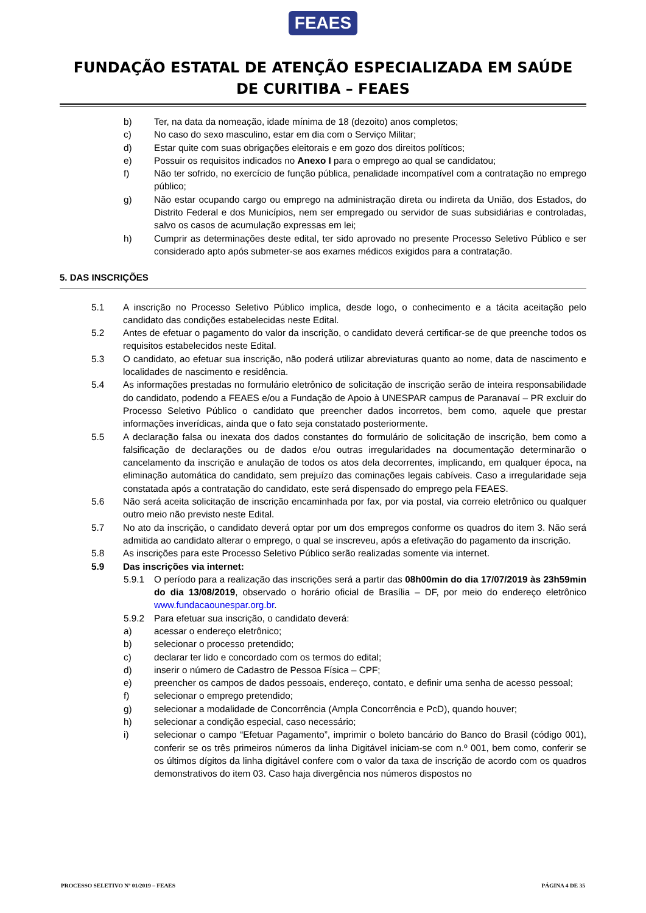FEAES
FUNDAÇÃO ESTATAL DE ATENÇÃO ESPECIALIZADA EM SAÚDE DE CURITIBA – FEAES
b) Ter, na data da nomeação, idade mínima de 18 (dezoito) anos completos;
c) No caso do sexo masculino, estar em dia com o Serviço Militar;
d) Estar quite com suas obrigações eleitorais e em gozo dos direitos políticos;
e) Possuir os requisitos indicados no Anexo I para o emprego ao qual se candidatou;
f) Não ter sofrido, no exercício de função pública, penalidade incompatível com a contratação no emprego público;
g) Não estar ocupando cargo ou emprego na administração direta ou indireta da União, dos Estados, do Distrito Federal e dos Municípios, nem ser empregado ou servidor de suas subsidiárias e controladas, salvo os casos de acumulação expressas em lei;
h) Cumprir as determinações deste edital, ter sido aprovado no presente Processo Seletivo Público e ser considerado apto após submeter-se aos exames médicos exigidos para a contratação.
5. DAS INSCRIÇÕES
5.1 A inscrição no Processo Seletivo Público implica, desde logo, o conhecimento e a tácita aceitação pelo candidato das condições estabelecidas neste Edital.
5.2 Antes de efetuar o pagamento do valor da inscrição, o candidato deverá certificar-se de que preenche todos os requisitos estabelecidos neste Edital.
5.3 O candidato, ao efetuar sua inscrição, não poderá utilizar abreviaturas quanto ao nome, data de nascimento e localidades de nascimento e residência.
5.4 As informações prestadas no formulário eletrônico de solicitação de inscrição serão de inteira responsabilidade do candidato, podendo a FEAES e/ou a Fundação de Apoio à UNESPAR campus de Paranavaí – PR excluir do Processo Seletivo Público o candidato que preencher dados incorretos, bem como, aquele que prestar informações inverídicas, ainda que o fato seja constatado posteriormente.
5.5 A declaração falsa ou inexata dos dados constantes do formulário de solicitação de inscrição, bem como a falsificação de declarações ou de dados e/ou outras irregularidades na documentação determinarão o cancelamento da inscrição e anulação de todos os atos dela decorrentes, implicando, em qualquer época, na eliminação automática do candidato, sem prejuízo das cominações legais cabíveis. Caso a irregularidade seja constatada após a contratação do candidato, este será dispensado do emprego pela FEAES.
5.6 Não será aceita solicitação de inscrição encaminhada por fax, por via postal, via correio eletrônico ou qualquer outro meio não previsto neste Edital.
5.7 No ato da inscrição, o candidato deverá optar por um dos empregos conforme os quadros do item 3. Não será admitida ao candidato alterar o emprego, o qual se inscreveu, após a efetivação do pagamento da inscrição.
5.8 As inscrições para este Processo Seletivo Público serão realizadas somente via internet.
5.9 Das inscrições via internet:
5.9.1 O período para a realização das inscrições será a partir das 08h00min do dia 17/07/2019 às 23h59min do dia 13/08/2019, observado o horário oficial de Brasília – DF, por meio do endereço eletrônico www.fundacaounespar.org.br.
5.9.2 Para efetuar sua inscrição, o candidato deverá:
a) acessar o endereço eletrônico;
b) selecionar o processo pretendido;
c) declarar ter lido e concordado com os termos do edital;
d) inserir o número de Cadastro de Pessoa Física – CPF;
e) preencher os campos de dados pessoais, endereço, contato, e definir uma senha de acesso pessoal;
f) selecionar o emprego pretendido;
g) selecionar a modalidade de Concorrência (Ampla Concorrência e PcD), quando houver;
h) selecionar a condição especial, caso necessário;
i) selecionar o campo “Efetuar Pagamento”, imprimir o boleto bancário do Banco do Brasil (código 001), conferir se os três primeiros números da linha Digitável iniciam-se com n.º 001, bem como, conferir se os últimos dígitos da linha digitável confere com o valor da taxa de inscrição de acordo com os quadros demonstrativos do item 03. Caso haja divergência nos números dispostos no
PROCESSO SELETIVO Nº 01/2019 – FEAES PÁGINA 4 DE 35